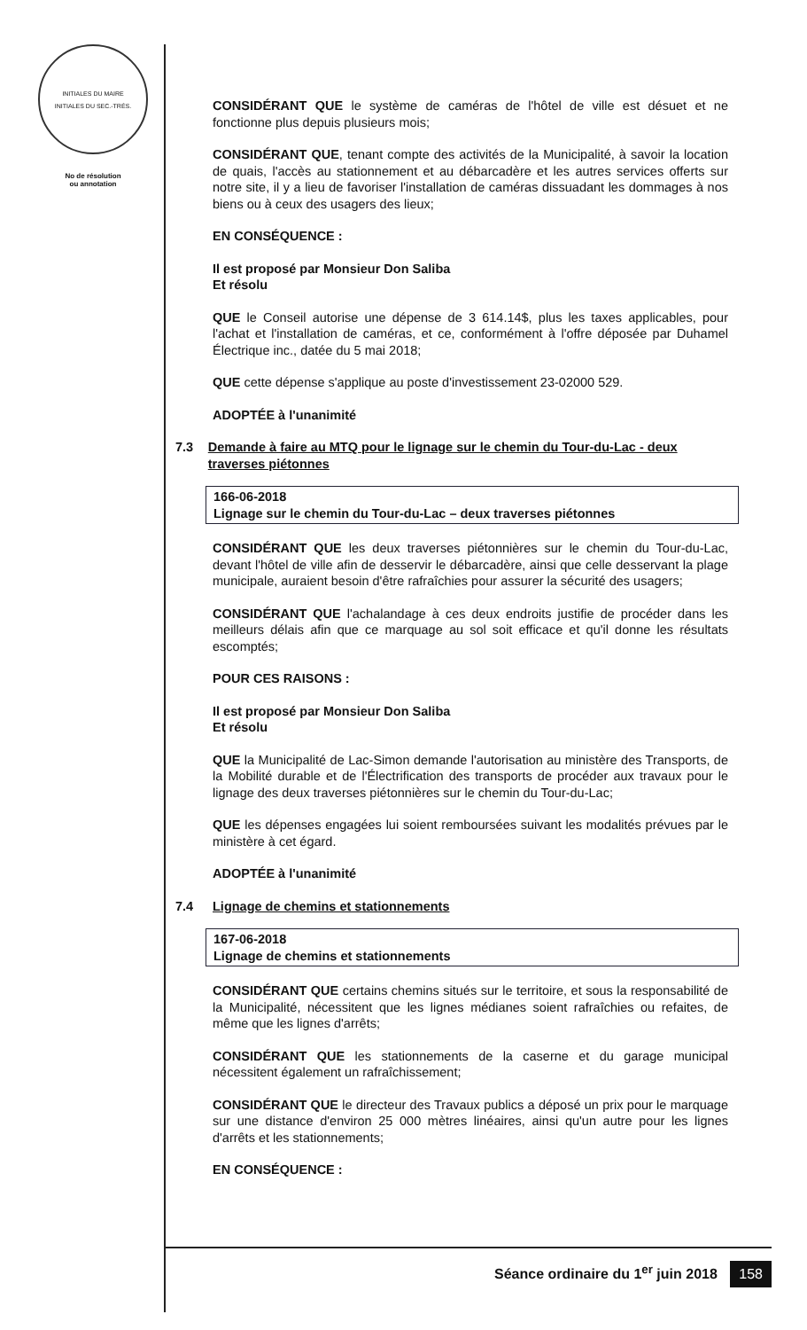INITIALES DU MAIRE
INITIALES DU SEC.-TRÉS.
No de résolution
ou annotation
CONSIDÉRANT QUE le système de caméras de l'hôtel de ville est désuet et ne fonctionne plus depuis plusieurs mois;
CONSIDÉRANT QUE, tenant compte des activités de la Municipalité, à savoir la location de quais, l'accès au stationnement et au débarcadère et les autres services offerts sur notre site, il y a lieu de favoriser l'installation de caméras dissuadant les dommages à nos biens ou à ceux des usagers des lieux;
EN CONSÉQUENCE :
Il est proposé par Monsieur Don Saliba
Et résolu
QUE le Conseil autorise une dépense de 3 614.14$, plus les taxes applicables, pour l'achat et l'installation de caméras, et ce, conformément à l'offre déposée par Duhamel Électrique inc., datée du 5 mai 2018;
QUE cette dépense s'applique au poste d'investissement 23-02000 529.
ADOPTÉE à l'unanimité
7.3 Demande à faire au MTQ pour le lignage sur le chemin du Tour-du-Lac - deux traverses piétonnes
166-06-2018
Lignage sur le chemin du Tour-du-Lac – deux traverses piétonnes
CONSIDÉRANT QUE les deux traverses piétonnières sur le chemin du Tour-du-Lac, devant l'hôtel de ville afin de desservir le débarcadère, ainsi que celle desservant la plage municipale, auraient besoin d'être rafraîchies pour assurer la sécurité des usagers;
CONSIDÉRANT QUE l'achalandage à ces deux endroits justifie de procéder dans les meilleurs délais afin que ce marquage au sol soit efficace et qu'il donne les résultats escomptés;
POUR CES RAISONS :
Il est proposé par Monsieur Don Saliba
Et résolu
QUE la Municipalité de Lac-Simon demande l'autorisation au ministère des Transports, de la Mobilité durable et de l'Électrification des transports de procéder aux travaux pour le lignage des deux traverses piétonnières sur le chemin du Tour-du-Lac;
QUE les dépenses engagées lui soient remboursées suivant les modalités prévues par le ministère à cet égard.
ADOPTÉE à l'unanimité
7.4 Lignage de chemins et stationnements
167-06-2018
Lignage de chemins et stationnements
CONSIDÉRANT QUE certains chemins situés sur le territoire, et sous la responsabilité de la Municipalité, nécessitent que les lignes médianes soient rafraîchies ou refaites, de même que les lignes d'arrêts;
CONSIDÉRANT QUE les stationnements de la caserne et du garage municipal nécessitent également un rafraîchissement;
CONSIDÉRANT QUE le directeur des Travaux publics a déposé un prix pour le marquage sur une distance d'environ 25 000 mètres linéaires, ainsi qu'un autre pour les lignes d'arrêts et les stationnements;
EN CONSÉQUENCE :
Séance ordinaire du 1<sup>er</sup> juin 2018 158